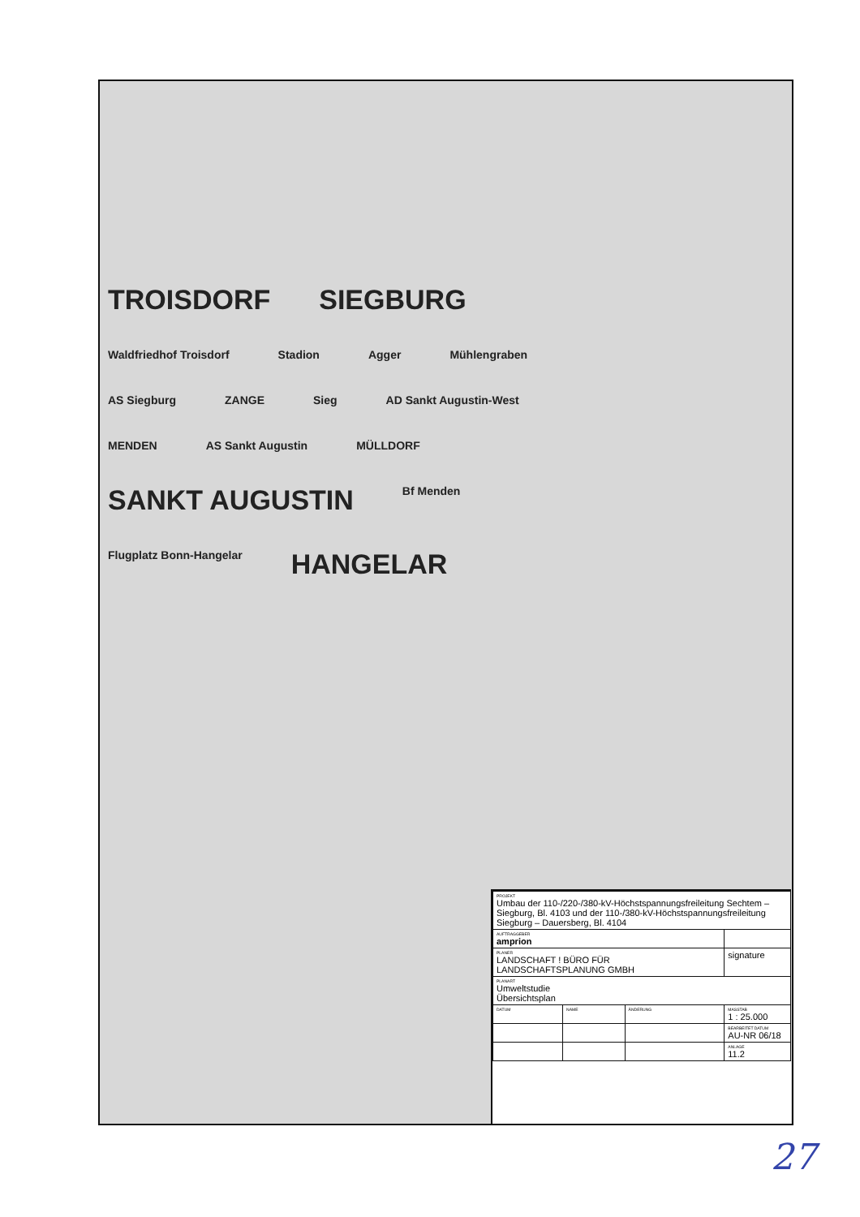TROISDORF SIEGBURG Waldfriedhof Troisdorf Stadion Agger Mühlengraben AS Siegburg ZANGE Sieg AD Sankt Augustin-West MENDEN AS Sankt Augustin MÜLLDORF SANKT AUGUSTIN Bf Menden Flugplatz Bonn-Hangelar HANGELAR
| PROJEKT Umbau der 110-/220-/380-kV-Höchstspannungsfreileitung Sechtem – Siegburg, Bl. 4103 und der 110-/380-kV-Höchstspannungsfreileitung Siegburg – Dauersberg, Bl. 4104 | | | |
| AUFTRAGGEBER amprion | | | |
| PLANER LANDSCHAFT ! BÜRO FÜR LANDSCHAFTSPLANUNG GMBH | | | signature |
| PLANART Umweltstudie Übersichtsplan | | | |
| DATUM | NAME | ÄNDERUNG | MASSTAB 1 : 25.000 |
| | | | BEARBEITET DATUM AU-NR 06/18 |
| | | | ANLAGE 11.2 |
27